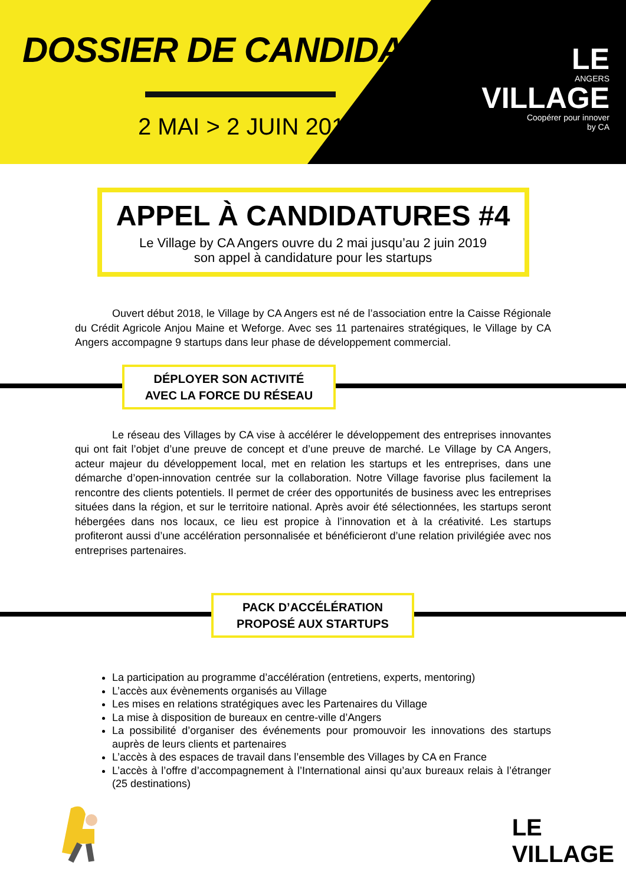DOSSIER DE CANDIDATURE
2 MAI > 2 JUIN 2019
LE
ANGERS
VILLAGE
Coopérer pour innover
by CA
APPEL À CANDIDATURES #4
Le Village by CA Angers ouvre du 2 mai jusqu’au 2 juin 2019
son appel à candidature pour les startups
Ouvert début 2018, le Village by CA Angers est né de l’association entre la Caisse Régionale du Crédit Agricole Anjou Maine et Weforge. Avec ses 11 partenaires stratégiques, le Village by CA Angers accompagne 9 startups dans leur phase de développement commercial.
DÉPLOYER SON ACTIVITÉ
AVEC LA FORCE DU RÉSEAU
Le réseau des Villages by CA vise à accélérer le développement des entreprises innovantes qui ont fait l’objet d’une preuve de concept et d’une preuve de marché. Le Village by CA Angers, acteur majeur du développement local, met en relation les startups et les entreprises, dans une démarche d’open-innovation centrée sur la collaboration. Notre Village favorise plus facilement la rencontre des clients potentiels. Il permet de créer des opportunités de business avec les entreprises situées dans la région, et sur le territoire national. Après avoir été sélectionnées, les startups seront hébergées dans nos locaux, ce lieu est propice à l’innovation et à la créativité. Les startups profiteront aussi d’une accélération personnalisée et bénéficieront d’une relation privilégiée avec nos entreprises partenaires.
PACK D’ACCÉLÉRATION
PROPOSÉ AUX STARTUPS
La participation au programme d’accélération (entretiens, experts, mentoring)
L’accès aux évènements organisés au Village
Les mises en relations stratégiques avec les Partenaires du Village
La mise à disposition de bureaux en centre-ville d’Angers
La possibilité d’organiser des événements pour promouvoir les innovations des startups auprès de leurs clients et partenaires
L’accès à des espaces de travail dans l’ensemble des Villages by CA en France
L’accès à l’offre d’accompagnement à l’International ainsi qu’aux bureaux relais à l’étranger (25 destinations)
LE
VILLAGE